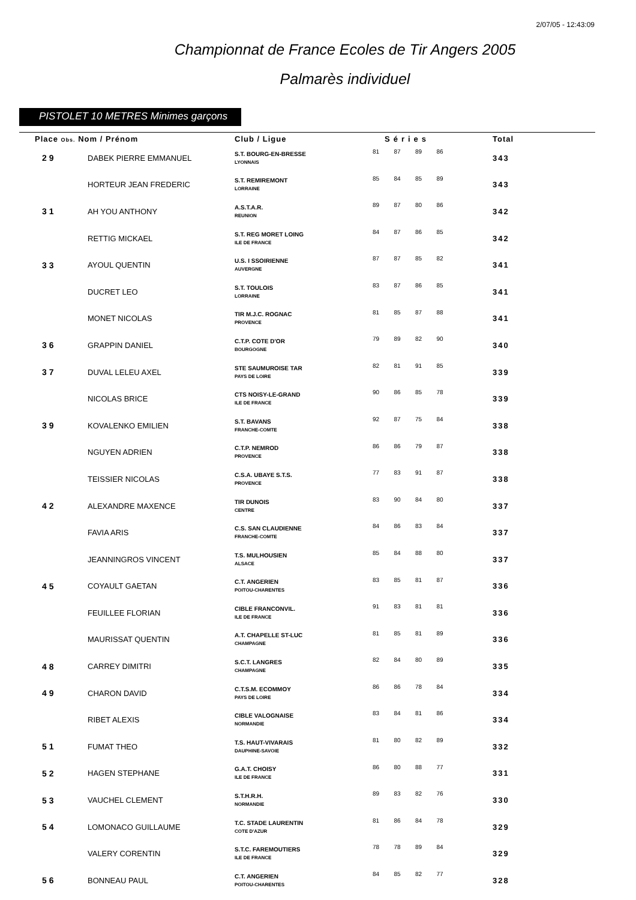2/07/05 - 12:43:09
Championnat de France Ecoles de Tir Angers 2005
Palmarès individuel
PISTOLET 10 METRES Minimes garçons
| Place Obs. Nom / Prénom | | Club / Ligue | Séries | | | | Total |
| --- | --- | --- | --- | --- | --- | --- | --- |
| 29 | DABEK PIERRE EMMANUEL | S.T. BOURG-EN-BRESSE LYONNAIS | 81 | 87 | 89 | 86 | 343 |
| | HORTEUR JEAN FREDERIC | S.T. REMIREMONT LORRAINE | 85 | 84 | 85 | 89 | 343 |
| 31 | AH YOU ANTHONY | A.S.T.A.R. REUNION | 89 | 87 | 80 | 86 | 342 |
| | RETTIG MICKAEL | S.T. REG MORET LOING ILE DE FRANCE | 84 | 87 | 86 | 85 | 342 |
| 33 | AYOUL QUENTIN | U.S. I SSOIRIENNE AUVERGNE | 87 | 87 | 85 | 82 | 341 |
| | DUCRET LEO | S.T. TOULOIS LORRAINE | 83 | 87 | 86 | 85 | 341 |
| | MONET NICOLAS | TIR M.J.C. ROGNAC PROVENCE | 81 | 85 | 87 | 88 | 341 |
| 36 | GRAPPIN DANIEL | C.T.P. COTE D'OR BOURGOGNE | 79 | 89 | 82 | 90 | 340 |
| 37 | DUVAL LELEU AXEL | STE SAUMUROISE TAR PAYS DE LOIRE | 82 | 81 | 91 | 85 | 339 |
| | NICOLAS BRICE | CTS NOISY-LE-GRAND ILE DE FRANCE | 90 | 86 | 85 | 78 | 339 |
| 39 | KOVALENKO EMILIEN | S.T. BAVANS FRANCHE-COMTE | 92 | 87 | 75 | 84 | 338 |
| | NGUYEN ADRIEN | C.T.P. NEMROD PROVENCE | 86 | 86 | 79 | 87 | 338 |
| | TEISSIER NICOLAS | C.S.A. UBAYE S.T.S. PROVENCE | 77 | 83 | 91 | 87 | 338 |
| 42 | ALEXANDRE MAXENCE | TIR DUNOIS CENTRE | 83 | 90 | 84 | 80 | 337 |
| | FAVIA ARIS | C.S. SAN CLAUDIENNE FRANCHE-COMTE | 84 | 86 | 83 | 84 | 337 |
| | JEANNINGROS VINCENT | T.S. MULHOUSIEN ALSACE | 85 | 84 | 88 | 80 | 337 |
| 45 | COYAULT GAETAN | C.T. ANGERIEN POITOU-CHARENTES | 83 | 85 | 81 | 87 | 336 |
| | FEUILLEE FLORIAN | CIBLE FRANCONVIL. ILE DE FRANCE | 91 | 83 | 81 | 81 | 336 |
| | MAURISSAT QUENTIN | A.T. CHAPELLE ST-LUC CHAMPAGNE | 81 | 85 | 81 | 89 | 336 |
| 48 | CARREY DIMITRI | S.C.T. LANGRES CHAMPAGNE | 82 | 84 | 80 | 89 | 335 |
| 49 | CHARON DAVID | C.T.S.M. ECOMMOY PAYS DE LOIRE | 86 | 86 | 78 | 84 | 334 |
| | RIBET ALEXIS | CIBLE VALOGNAISE NORMANDIE | 83 | 84 | 81 | 86 | 334 |
| 51 | FUMAT THEO | T.S. HAUT-VIVARAIS DAUPHINE-SAVOIE | 81 | 80 | 82 | 89 | 332 |
| 52 | HAGEN STEPHANE | G.A.T. CHOISY ILE DE FRANCE | 86 | 80 | 88 | 77 | 331 |
| 53 | VAUCHEL CLEMENT | S.T.H.R.H. NORMANDIE | 89 | 83 | 82 | 76 | 330 |
| 54 | LOMONACO GUILLAUME | T.C. STADE LAURENTIN COTE D'AZUR | 81 | 86 | 84 | 78 | 329 |
| | VALERY CORENTIN | S.T.C. FAREMOUTIERS ILE DE FRANCE | 78 | 78 | 89 | 84 | 329 |
| 56 | BONNEAU PAUL | C.T. ANGERIEN POITOU-CHARENTES | 84 | 85 | 82 | 77 | 328 |